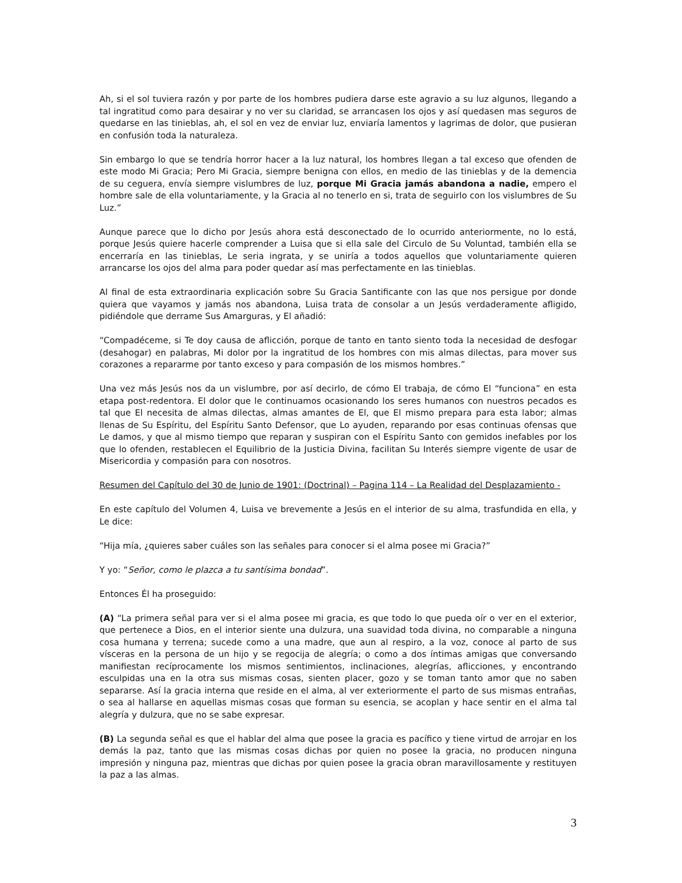Ah, si el sol tuviera razón y por parte de los hombres pudiera darse este agravio a su luz algunos, llegando a tal ingratitud como para desairar y no ver su claridad, se arrancasen los ojos y así quedasen mas seguros de quedarse en las tinieblas, ah, el sol en vez de enviar luz, enviaría lamentos y lagrimas de dolor, que pusieran en confusión toda la naturaleza.
Sin embargo lo que se tendría horror hacer a la luz natural, los hombres llegan a tal exceso que ofenden de este modo Mi Gracia; Pero Mi Gracia, siempre benigna con ellos, en medio de las tinieblas y de la demencia de su ceguera, envía siempre vislumbres de luz, porque Mi Gracia jamás abandona a nadie, empero el hombre sale de ella voluntariamente, y la Gracia al no tenerlo en si, trata de seguirlo con los vislumbres de Su Luz.”
Aunque parece que lo dicho por Jesús ahora está desconectado de lo ocurrido anteriormente, no lo está, porque Jesús quiere hacerle comprender a Luisa que si ella sale del Circulo de Su Voluntad, también ella se encerraría en las tinieblas, Le seria ingrata, y se uniría a todos aquellos que voluntariamente quieren arrancarse los ojos del alma para poder quedar así mas perfectamente en las tinieblas.
Al final de esta extraordinaria explicación sobre Su Gracia Santificante con las que nos persigue por donde quiera que vayamos y jamás nos abandona, Luisa trata de consolar a un Jesús verdaderamente afligido, pidiéndole que derrame Sus Amarguras, y El añadió:
“Compadéceme, si Te doy causa de aflicción, porque de tanto en tanto siento toda la necesidad de desfogar (desahogar) en palabras, Mi dolor por la ingratitud de los hombres con mis almas dilectas, para mover sus corazones a repararme por tanto exceso y para compasión de los mismos hombres.”
Una vez más Jesús nos da un vislumbre, por así decirlo, de cómo El trabaja, de cómo El “funciona” en esta etapa post-redentora. El dolor que le continuamos ocasionando los seres humanos con nuestros pecados es tal que El necesita de almas dilectas, almas amantes de El, que El mismo prepara para esta labor; almas llenas de Su Espíritu, del Espíritu Santo Defensor, que Lo ayuden, reparando por esas continuas ofensas que Le damos, y que al mismo tiempo que reparan y suspiran con el Espíritu Santo con gemidos inefables por los que lo ofenden, restablecen el Equilibrio de la Justicia Divina, facilitan Su Interés siempre vigente de usar de Misericordia y compasión para con nosotros.
Resumen del Capítulo del 30 de Junio de 1901: (Doctrinal) – Pagina 114 – La Realidad del Desplazamiento -
En este capítulo del Volumen 4, Luisa ve brevemente a Jesús en el interior de su alma, trasfundida en ella, y Le dice:
“Hija mía, ¿quieres saber cuáles son las señales para conocer si el alma posee mi Gracia?”
Y yo: “Señor, como le plazca a tu santísima bondad”.
Entonces Él ha proseguido:
(A) “La primera señal para ver si el alma posee mi gracia, es que todo lo que pueda oír o ver en el exterior, que pertenece a Dios, en el interior siente una dulzura, una suavidad toda divina, no comparable a ninguna cosa humana y terrena; sucede como a una madre, que aun al respiro, a la voz, conoce al parto de sus vísceras en la persona de un hijo y se regocija de alegría; o como a dos íntimas amigas que conversando manifiestan recíprocamente los mismos sentimientos, inclinaciones, alegrías, aflicciones, y encontrando esculpidas una en la otra sus mismas cosas, sienten placer, gozo y se toman tanto amor que no saben separarse. Así la gracia interna que reside en el alma, al ver exteriormente el parto de sus mismas entrañas, o sea al hallarse en aquellas mismas cosas que forman su esencia, se acoplan y hace sentir en el alma tal alegría y dulzura, que no se sabe expresar.
(B) La segunda señal es que el hablar del alma que posee la gracia es pacífico y tiene virtud de arrojar en los demás la paz, tanto que las mismas cosas dichas por quien no posee la gracia, no producen ninguna impresión y ninguna paz, mientras que dichas por quien posee la gracia obran maravillosamente y restituyen la paz a las almas.
3